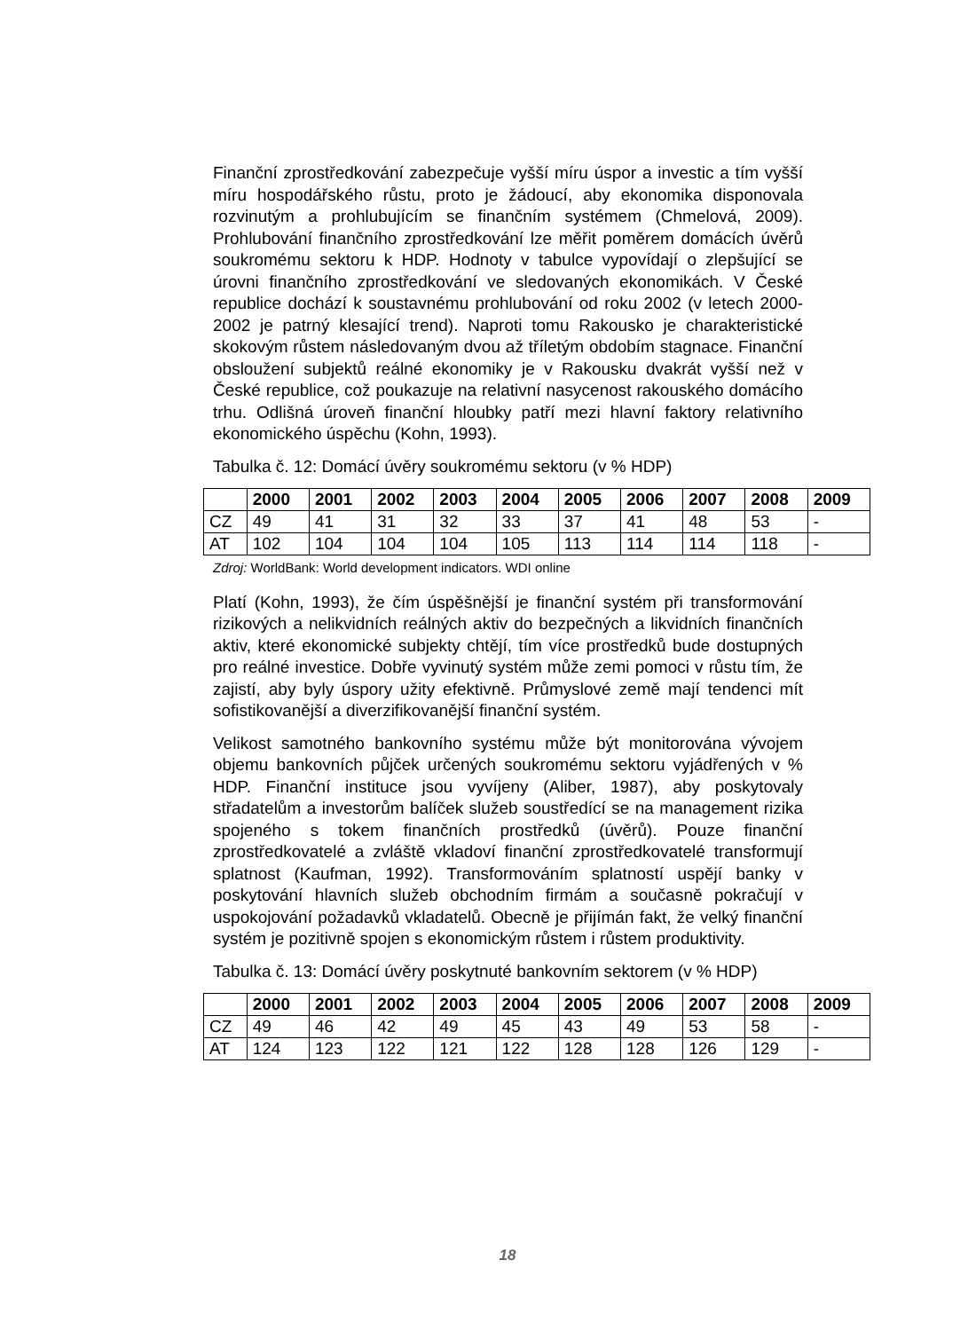Finanční zprostředkování zabezpečuje vyšší míru úspor a investic a tím vyšší míru hospodářského růstu, proto je žádoucí, aby ekonomika disponovala rozvinutým a prohlubujícím se finančním systémem (Chmelová, 2009). Prohlubování finančního zprostředkování lze měřit poměrem domácích úvěrů soukromému sektoru k HDP. Hodnoty v tabulce vypovídají o zlepšující se úrovni finančního zprostředkování ve sledovaných ekonomikách. V České republice dochází k soustavnému prohlubování od roku 2002 (v letech 2000-2002 je patrný klesající trend). Naproti tomu Rakousko je charakteristické skokovým růstem následovaným dvou až tříletým obdobím stagnace. Finanční obsloužení subjektů reálné ekonomiky je v Rakousku dvakrát vyšší než v České republice, což poukazuje na relativní nasycenost rakouského domácího trhu. Odlišná úroveň finanční hloubky patří mezi hlavní faktory relativního ekonomického úspěchu (Kohn, 1993).
Tabulka č. 12: Domácí úvěry soukromému sektoru (v % HDP)
| | 2000 | 2001 | 2002 | 2003 | 2004 | 2005 | 2006 | 2007 | 2008 | 2009 |
| --- | --- | --- | --- | --- | --- | --- | --- | --- | --- | --- |
| CZ | 49 | 41 | 31 | 32 | 33 | 37 | 41 | 48 | 53 | - |
| AT | 102 | 104 | 104 | 104 | 105 | 113 | 114 | 114 | 118 | - |
Zdroj: WorldBank: World development indicators. WDI online
Platí (Kohn, 1993), že čím úspěšnější je finanční systém při transformování rizikových a nelikvidních reálných aktiv do bezpečných a likvidních finančních aktiv, které ekonomické subjekty chtějí, tím více prostředků bude dostupných pro reálné investice. Dobře vyvinutý systém může zemi pomoci v růstu tím, že zajistí, aby byly úspory užity efektivně. Průmyslové země mají tendenci mít sofistikovanější a diverzifikovanější finanční systém.
Velikost samotného bankovního systému může být monitorována vývojem objemu bankovních půjček určených soukromému sektoru vyjádřených v % HDP. Finanční instituce jsou vyvíjeny (Aliber, 1987), aby poskytovaly střadatelům a investorům balíček služeb soustředící se na management rizika spojeného s tokem finančních prostředků (úvěrů). Pouze finanční zprostředkovatelé a zvláště vkladoví finanční zprostředkovatelé transformují splatnost (Kaufman, 1992). Transformováním splatností uspějí banky v poskytování hlavních služeb obchodním firmám a současně pokračují v uspokojování požadavků vkladatelů. Obecně je přijímán fakt, že velký finanční systém je pozitivně spojen s ekonomickým růstem i růstem produktivity.
Tabulka č. 13: Domácí úvěry poskytnuté bankovním sektorem (v % HDP)
| | 2000 | 2001 | 2002 | 2003 | 2004 | 2005 | 2006 | 2007 | 2008 | 2009 |
| --- | --- | --- | --- | --- | --- | --- | --- | --- | --- | --- |
| CZ | 49 | 46 | 42 | 49 | 45 | 43 | 49 | 53 | 58 | - |
| AT | 124 | 123 | 122 | 121 | 122 | 128 | 128 | 126 | 129 | - |
18